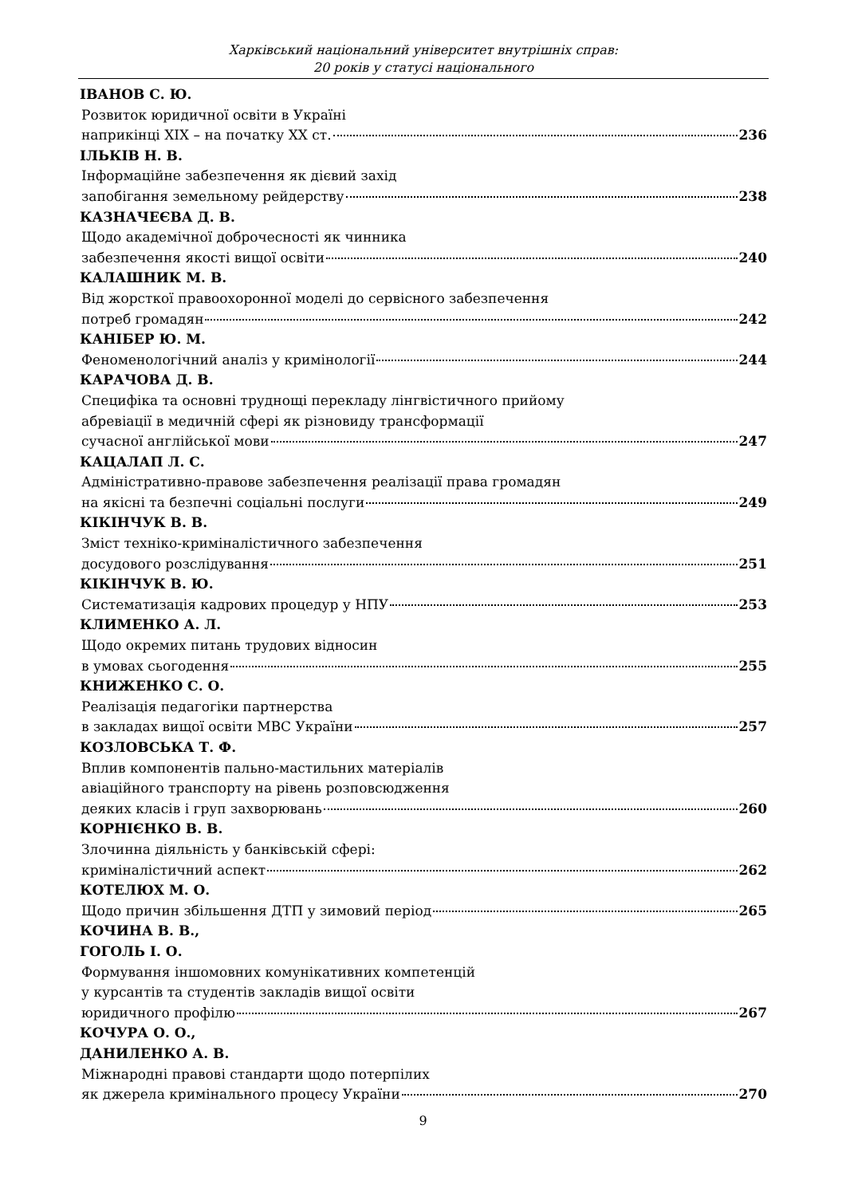Харківський національний університет внутрішніх справ:
20 років у статусі національного
ІВАНОВ С. Ю.
Розвиток юридичної освіти в Україні
наприкінці ХІХ – на початку ХХ ст. 236
ІЛЬКІВ Н. В.
Інформаційне забезпечення як дієвий захід
запобігання земельному рейдерству 238
КАЗНАЧЕЄВА Д. В.
Щодо академічної доброчесності як чинника
забезпечення якості вищої освіти 240
КАЛАШНИК М. В.
Від жорсткої правоохоронної моделі до сервісного забезпечення
потреб громадян 242
КАНІБЕР Ю. М.
Феноменологічний аналіз у кримінології 244
КАРАЧОВА Д. В.
Специфіка та основні труднощі перекладу лінгвістичного прийому
абревіації в медичній сфері як різновиду трансформації
сучасної англійської мови 247
КАЦАЛАП Л. С.
Адміністративно-правове забезпечення реалізації права громадян
на якісні та безпечні соціальні послуги 249
КІКІНЧУК В. В.
Зміст техніко-криміналістичного забезпечення
досудового розслідування 251
КІКІНЧУК В. Ю.
Систематизація кадрових процедур у НПУ 253
КЛИМЕНКО А. Л.
Щодо окремих питань трудових відносин
в умовах сьогодення 255
КНИЖЕНКО С. О.
Реалізація педагогіки партнерства
в закладах вищої освіти МВС України 257
КОЗЛОВСЬКА Т. Ф.
Вплив компонентів пально-мастильних матеріалів
авіаційного транспорту на рівень розповсюдження
деяких класів і груп захворювань 260
КОРНІЄНКО В. В.
Злочинна діяльність у банківській сфері:
криміналістичний аспект 262
КОТЕЛЮХ М. О.
Щодо причин збільшення ДТП у зимовий період 265
КОЧИНА В. В.,
ГОГОЛЬ І. О.
Формування іншомовних комунікативних компетенцій
у курсантів та студентів закладів вищої освіти
юридичного профілю 267
КОЧУРА О. О.,
ДАНИЛЕНКО А. В.
Міжнародні правові стандарти щодо потерпілих
як джерела кримінального процесу України 270
9